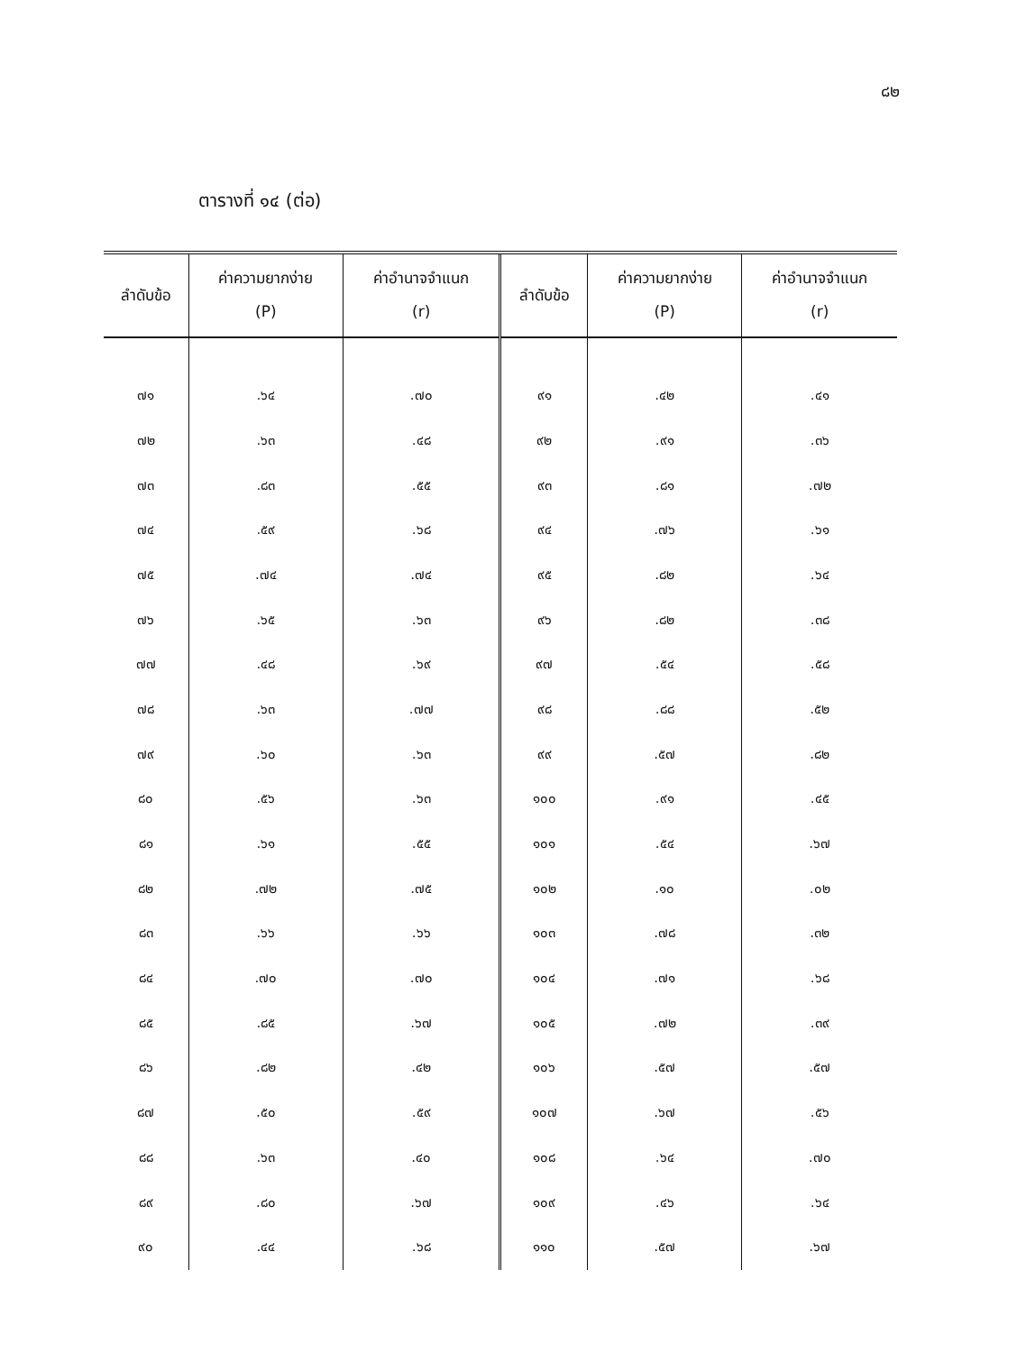๘๒
ตารางที่ ๑๔ (ต่อ)
| ลำดับข้อ | ค่าความยากง่าย (P) | ค่าอำนาจจำแนก (r) | ลำดับข้อ | ค่าความยากง่าย (P) | ค่าอำนาจจำแนก (r) |
| --- | --- | --- | --- | --- | --- |
| ๗๑ | .๖๔ | .๗๐ | ๙๑ | .๔๒ | .๔๑ |
| ๗๒ | .๖๓ | .๔๘ | ๙๒ | .๙๑ | .๓๖ |
| ๗๓ | .๘๓ | .๕๕ | ๙๓ | .๘๑ | .๗๒ |
| ๗๔ | .๕๙ | .๖๘ | ๙๔ | .๗๖ | .๖๑ |
| ๗๕ | .๗๔ | .๗๔ | ๙๕ | .๘๒ | .๖๔ |
| ๗๖ | .๖๕ | .๖๓ | ๙๖ | .๘๒ | .๓๘ |
| ๗๗ | .๔๘ | .๖๙ | ๙๗ | .๕๔ | .๕๘ |
| ๗๘ | .๖๓ | .๗๗ | ๙๘ | .๘๘ | .๕๒ |
| ๗๙ | .๖๐ | .๖๓ | ๙๙ | .๕๗ | .๘๒ |
| ๘๐ | .๕๖ | .๖๓ | ๑๐๐ | .๙๑ | .๔๕ |
| ๘๑ | .๖๑ | .๕๕ | ๑๐๑ | .๕๔ | .๖๗ |
| ๘๒ | .๗๒ | .๗๕ | ๑๐๒ | .๑๐ | .๐๒ |
| ๘๓ | .๖๖ | .๖๖ | ๑๐๓ | .๗๘ | .๓๒ |
| ๘๔ | .๗๐ | .๗๐ | ๑๐๔ | .๗๑ | .๖๘ |
| ๘๕ | .๘๕ | .๖๗ | ๑๐๕ | .๗๒ | .๓๙ |
| ๘๖ | .๘๒ | .๔๒ | ๑๐๖ | .๕๗ | .๕๗ |
| ๘๗ | .๕๐ | .๕๙ | ๑๐๗ | .๖๗ | .๕๖ |
| ๘๘ | .๖๓ | .๔๐ | ๑๐๘ | .๖๔ | .๗๐ |
| ๘๙ | .๘๐ | .๖๗ | ๑๐๙ | .๔๖ | .๖๔ |
| ๙๐ | .๔๔ | .๖๘ | ๑๑๐ | .๕๗ | .๖๗ |